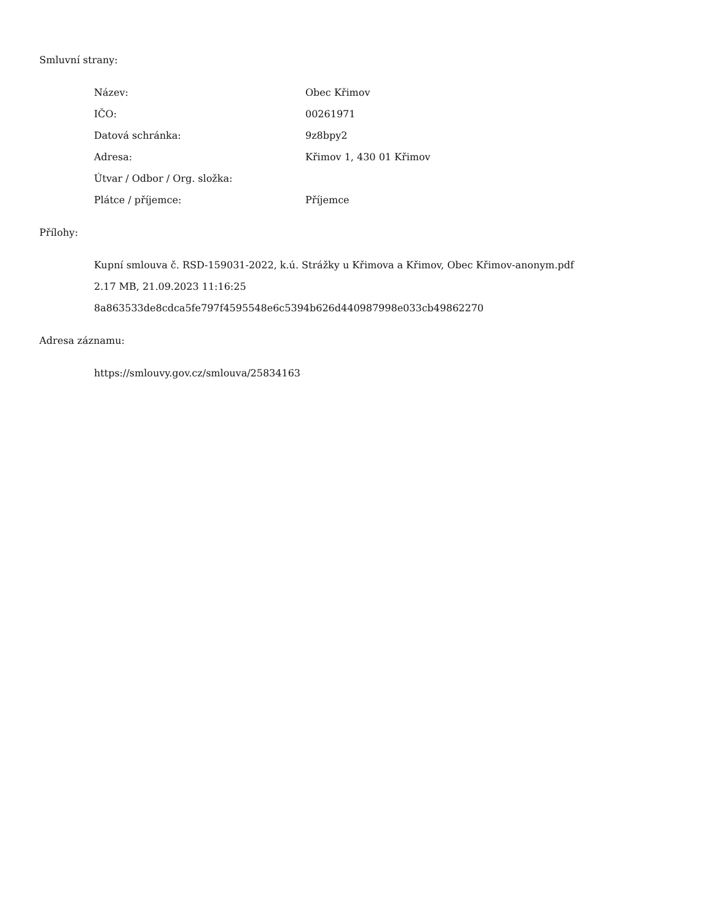Smluvní strany:
| Název: | Obec Křimov |
| IČO: | 00261971 |
| Datová schránka: | 9z8bpy2 |
| Adresa: | Křimov 1, 430 01 Křimov |
| Útvar / Odbor / Org. složka: | |
| Plátce / příjemce: | Příjemce |
Přílohy:
Kupní smlouva č. RSD-159031-2022, k.ú. Strážky u Křimova a Křimov, Obec Křimov-anonym.pdf
2.17 MB, 21.09.2023 11:16:25
8a863533de8cdca5fe797f4595548e6c5394b626d440987998e033cb49862270
Adresa záznamu:
https://smlouvy.gov.cz/smlouva/25834163